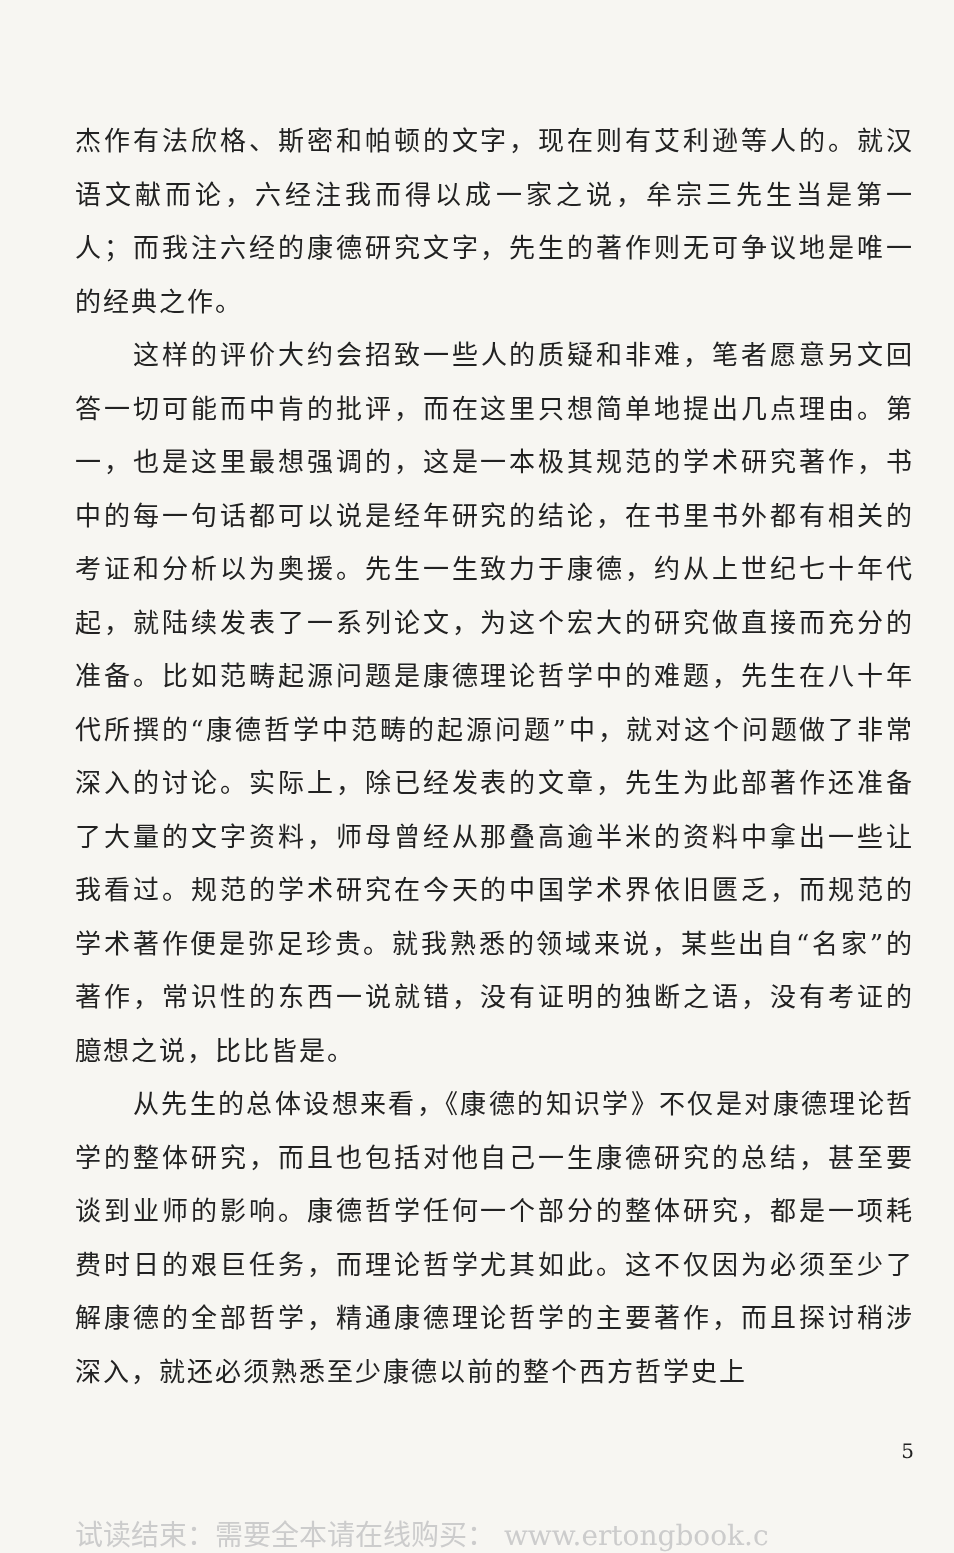杰作有法欣格、斯密和帕顿的文字，现在则有艾利逊等人的。就汉语文献而论，六经注我而得以成一家之说，牟宗三先生当是第一人；而我注六经的康德研究文字，先生的著作则无可争议地是唯一的经典之作。
这样的评价大约会招致一些人的质疑和非难，笔者愿意另文回答一切可能而中肯的批评，而在这里只想简单地提出几点理由。第一，也是这里最想强调的，这是一本极其规范的学术研究著作，书中的每一句话都可以说是经年研究的结论，在书里书外都有相关的考证和分析以为奥援。先生一生致力于康德，约从上世纪七十年代起，就陆续发表了一系列论文，为这个宏大的研究做直接而充分的准备。比如范畴起源问题是康德理论哲学中的难题，先生在八十年代所撰的“康德哲学中范畴的起源问题”中，就对这个问题做了非常深入的讨论。实际上，除已经发表的文章，先生为此部著作还准备了大量的文字资料，师母曾经从那叠高逾半米的资料中拿出一些让我看过。规范的学术研究在今天的中国学术界依旧匮乏，而规范的学术著作便是弥足珍贵。就我熟悉的领域来说，某些出自“名家”的著作，常识性的东西一说就错，没有证明的独断之语，没有考证的臆想之说，比比皆是。
从先生的总体设想来看，《康德的知识学》不仅是对康德理论哲学的整体研究，而且也包括对他自己一生康德研究的总结，甚至要谈到业师的影响。康德哲学任何一个部分的整体研究，都是一项耗费时日的艰巨任务，而理论哲学尤其如此。这不仅因为必须至少了解康德的全部哲学，精通康德理论哲学的主要著作，而且探讨稍涉深入，就还必须熟悉至少康德以前的整个西方哲学史上
5
试读结束：需要全本请在线购买： www.ertongbook.c